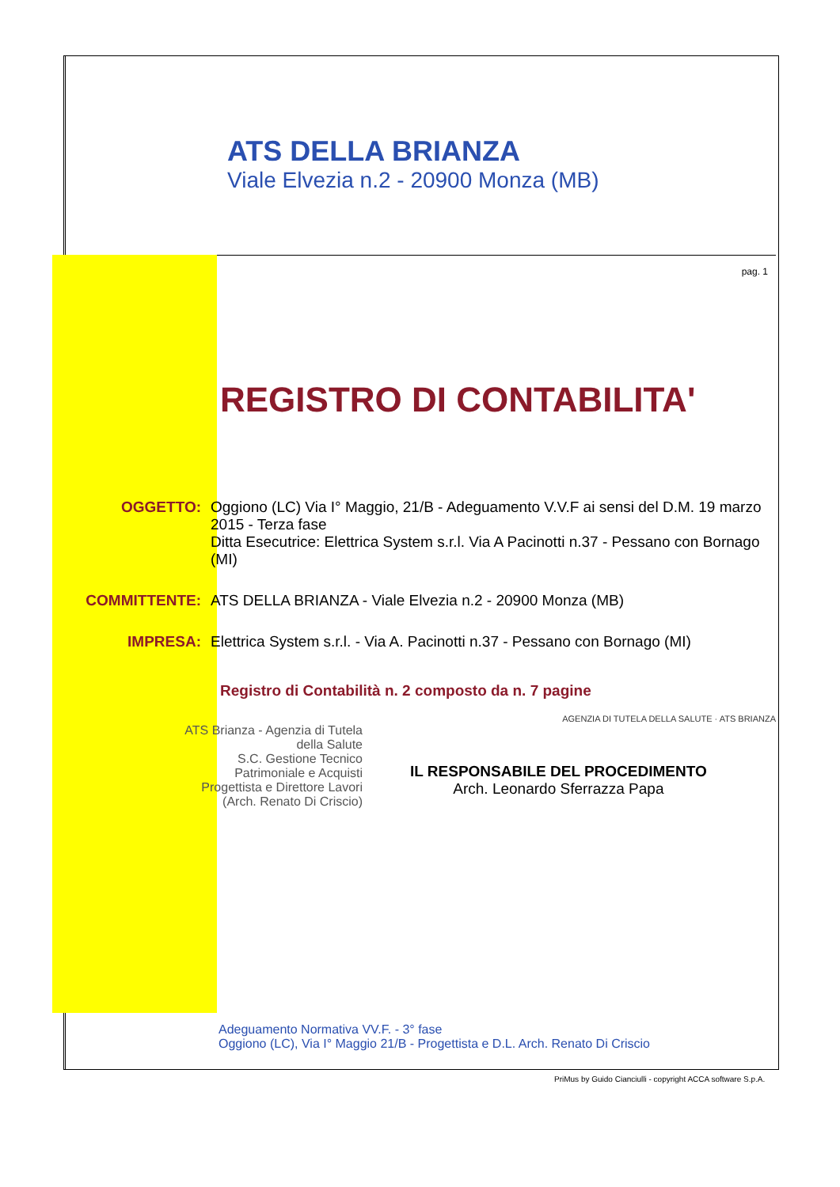ATS DELLA BRIANZA
Viale Elvezia n.2 - 20900 Monza (MB)
pag. 1
REGISTRO DI CONTABILITA'
OGGETTO: Oggiono (LC) Via I° Maggio, 21/B - Adeguamento V.V.F ai sensi del D.M. 19 marzo 2015 - Terza fase
Ditta Esecutrice: Elettrica System s.r.l. Via A Pacinotti n.37 - Pessano con Bornago (MI)
COMMITTENTE: ATS DELLA BRIANZA - Viale Elvezia n.2 - 20900 Monza (MB)
IMPRESA: Elettrica System s.r.l. - Via A. Pacinotti n.37 - Pessano con Bornago (MI)
Registro di Contabilità n. 2 composto da n. 7 pagine
ATS Brianza - Agenzia di Tutela della Salute
S.C. Gestione Tecnico Patrimoniale e Acquisti
Progettista e Direttore Lavori
(Arch. Renato Di Criscio)
IL RESPONSABILE DEL PROCEDIMENTO
Arch. Leonardo Sferrazza Papa
AGENZIA DI TUTELA DELLA SALUTE · ATS BRIANZA
Adeguamento Normativa VV.F. - 3° fase
Oggiono (LC), Via I° Maggio 21/B - Progettista e D.L. Arch. Renato Di Criscio
PriMus by Guido Cianciulli - copyright ACCA software S.p.A.